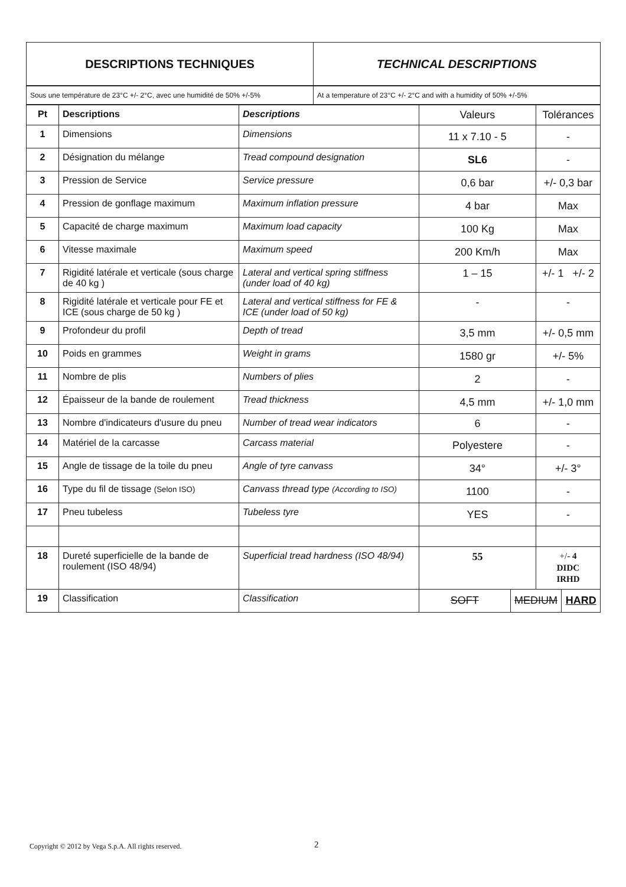| DESCRIPTIONS TECHNIQUES | TECHNICAL DESCRIPTIONS |
| --- | --- |
| Sous une température de 23°C +/- 2°C, avec une humidité de 50% +/-5% | At a temperature of 23°C +/- 2°C and with a humidity of 50% +/-5% |
| Pt | Descriptions | Descriptions | Valeurs | | Tolérances | |
| --- | --- | --- | --- | --- | --- | --- |
| 1 | Dimensions | Dimensions | 11 x 7.10 - 5 | | - | |
| 2 | Désignation du mélange | Tread compound designation | SL6 | | - | |
| 3 | Pression de Service | Service pressure | 0,6 bar | | +/- 0,3 bar | |
| 4 | Pression de gonflage maximum | Maximum inflation pressure | 4 bar | | Max | |
| 5 | Capacité de charge maximum | Maximum load capacity | 100 Kg | | Max | |
| 6 | Vitesse maximale | Maximum speed | 200 Km/h | | Max | |
| 7 | Rigidité latérale et verticale (sous charge de 40 kg ) | Lateral and vertical spring stiffness (under load of 40 kg) | 1 – 15 | | +/- 1 +/- 2 | |
| 8 | Rigidité latérale et verticale pour FE et ICE (sous charge de 50 kg ) | Lateral and vertical stiffness for FE & ICE (under load of 50 kg) | - | | - | |
| 9 | Profondeur du profil | Depth of tread | 3,5 mm | | +/- 0,5 mm | |
| 10 | Poids en grammes | Weight in grams | 1580 gr | | +/- 5% | |
| 11 | Nombre de plis | Numbers of plies | 2 | | - | |
| 12 | Épaisseur de la bande de roulement | Tread thickness | 4,5 mm | | +/- 1,0 mm | |
| 13 | Nombre d'indicateurs d'usure du pneu | Number of tread wear indicators | 6 | | - | |
| 14 | Matériel de la carcasse | Carcass material | Polyestere | | - | |
| 15 | Angle de tissage de la toile du pneu | Angle of tyre canvass | 34° | | +/- 3° | |
| 16 | Type du fil de tissage (Selon ISO) | Canvass thread type (According to ISO) | 1100 | | - | |
| 17 | Pneu tubeless | Tubeless tyre | YES | | - | |
| 18 | Dureté superficielle de la bande de roulement (ISO 48/94) | Superficial tread hardness (ISO 48/94) | 55 | | +/ - 4 DIDC IRHD | |
| 19 | Classification | Classification | SOFT | MEDIUM | | HARD |
Copyright © 2012 by Vega S.p.A. All rights reserved.
2